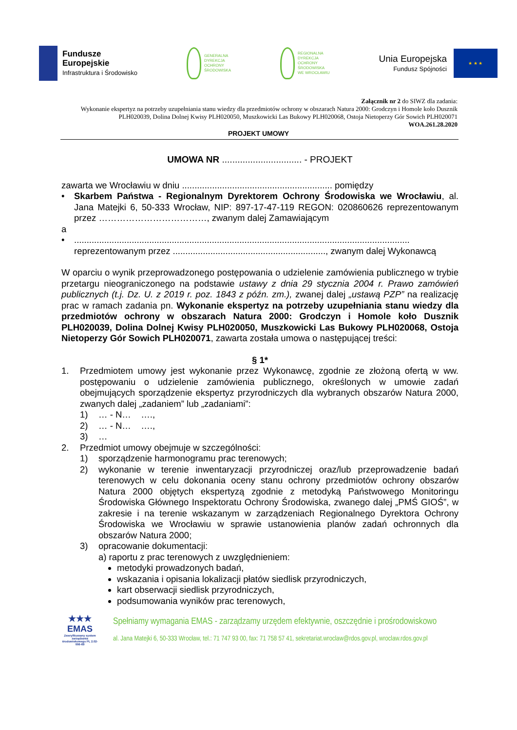Fundusze
Europejskie
Infrastruktura i Środowisko
GENERALNA
DYREKCJA
OCHRONY
ŚRODOWISKA
REGIONALNA
DYREKCJA
OCHRONY
ŚRODOWISKA
WE WROCŁAWIU
Unia Europejska
Fundusz Spójności
★ ★ ★
Załącznik nr 2 do SIWZ dla zadania:
Wykonanie ekspertyz na potrzeby uzupełniania stanu wiedzy dla przedmiotów ochrony w obszarach Natura 2000: Grodczyn i Homole koło Dusznik PLH020039, Dolina Dolnej Kwisy PLH020050, Muszkowicki Las Bukowy PLH020068, Ostoja Nietoperzy Gór Sowich PLH020071
WOA.261.28.2020
PROJEKT UMOWY
UMOWA NR ............................... - PROJEKT
zawarta we Wrocławiu w dniu ............................................................ pomiędzy
• Skarbem Państwa - Regionalnym Dyrektorem Ochrony Środowiska we Wrocławiu, al. Jana Matejki 6, 50-333 Wrocław, NIP: 897-17-47-119 REGON: 020860626 reprezentowanym przez ………………………………, zwanym dalej Zamawiającym
a
• ...................................................................................................................................... reprezentowanym przez ............................................................., zwanym dalej Wykonawcą
W oparciu o wynik przeprowadzonego postępowania o udzielenie zamówienia publicznego w trybie przetargu nieograniczonego na podstawie ustawy z dnia 29 stycznia 2004 r. Prawo zamówień publicznych (t.j. Dz. U. z 2019 r. poz. 1843 z późn. zm.), zwanej dalej „ustawą PZP” na realizację prac w ramach zadania pn. Wykonanie ekspertyz na potrzeby uzupełniania stanu wiedzy dla przedmiotów ochrony w obszarach Natura 2000: Grodczyn i Homole koło Dusznik PLH020039, Dolina Dolnej Kwisy PLH020050, Muszkowicki Las Bukowy PLH020068, Ostoja Nietoperzy Gór Sowich PLH020071, zawarta została umowa o następującej treści:
§ 1*
1. Przedmiotem umowy jest wykonanie przez Wykonawcę, zgodnie ze złożoną ofertą w ww. postępowaniu o udzielenie zamówienia publicznego, określonych w umowie zadań obejmujących sporządzenie ekspertyz przyrodniczych dla wybranych obszarów Natura 2000, zwanych dalej „zadaniem” lub „zadaniami”:
1) … - N… ….,
2) … - N… ….,
3) …
2. Przedmiot umowy obejmuje w szczególności:
1) sporządzenie harmonogramu prac terenowych;
2) wykonanie w terenie inwentaryzacji przyrodniczej oraz/lub przeprowadzenie badań terenowych w celu dokonania oceny stanu ochrony przedmiotów ochrony obszarów Natura 2000 objętych ekspertyzą zgodnie z metodyką Państwowego Monitoringu Środowiska Głównego Inspektoratu Ochrony Środowiska, zwanego dalej „PMŚ GIOŚ”, w zakresie i na terenie wskazanym w zarządzeniach Regionalnego Dyrektora Ochrony Środowiska we Wrocławiu w sprawie ustanowienia planów zadań ochronnych dla obszarów Natura 2000;
3) opracowanie dokumentacji:
a) raportu z prac terenowych z uwzględnieniem:
metodyki prowadzonych badań,
wskazania i opisania lokalizacji płatów siedlisk przyrodniczych,
kart obserwacji siedlisk przyrodniczych,
podsumowania wyników prac terenowych,
★★★
EMAS
Zweryfikowany system zarządzania środowiskowego PL 2.02-006-69
Spełniamy wymagania EMAS - zarządzamy urzędem efektywnie, oszczędnie i prośrodowiskowo
al. Jana Matejki 6, 50-333 Wrocław, tel.: 71 747 93 00, fax: 71 758 57 41, sekretariat.wroclaw@rdos.gov.pl, wroclaw.rdos.gov.pl